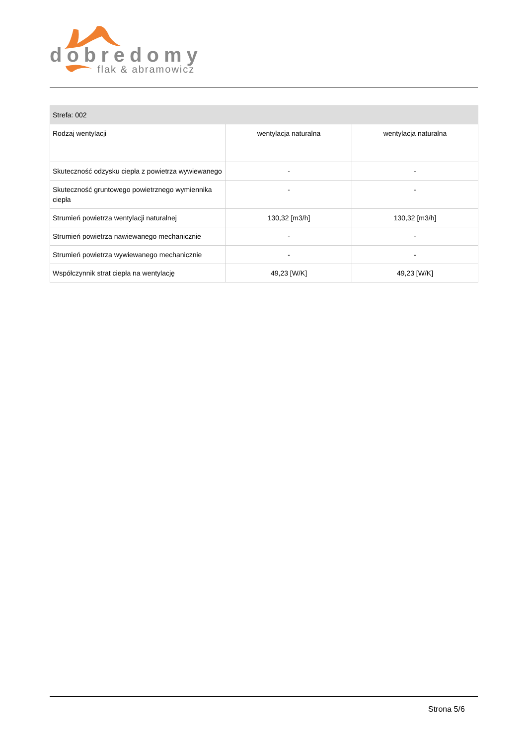dobredomy
flak & abramowicz
| Strefa: 002 | | |
| --- | --- | --- |
| Rodzaj wentylacji | wentylacja naturalna | wentylacja naturalna |
| Skuteczność odzysku ciepła z powietrza wywiewanego | - | - |
| Skuteczność gruntowego powietrznego wymiennika ciepła | - | - |
| Strumień powietrza wentylacji naturalnej | 130,32 [m3/h] | 130,32 [m3/h] |
| Strumień powietrza nawiewanego mechanicznie | - | - |
| Strumień powietrza wywiewanego mechanicznie | - | - |
| Współczynnik strat ciepła na wentylację | 49,23 [W/K] | 49,23 [W/K] |
Strona 5/6